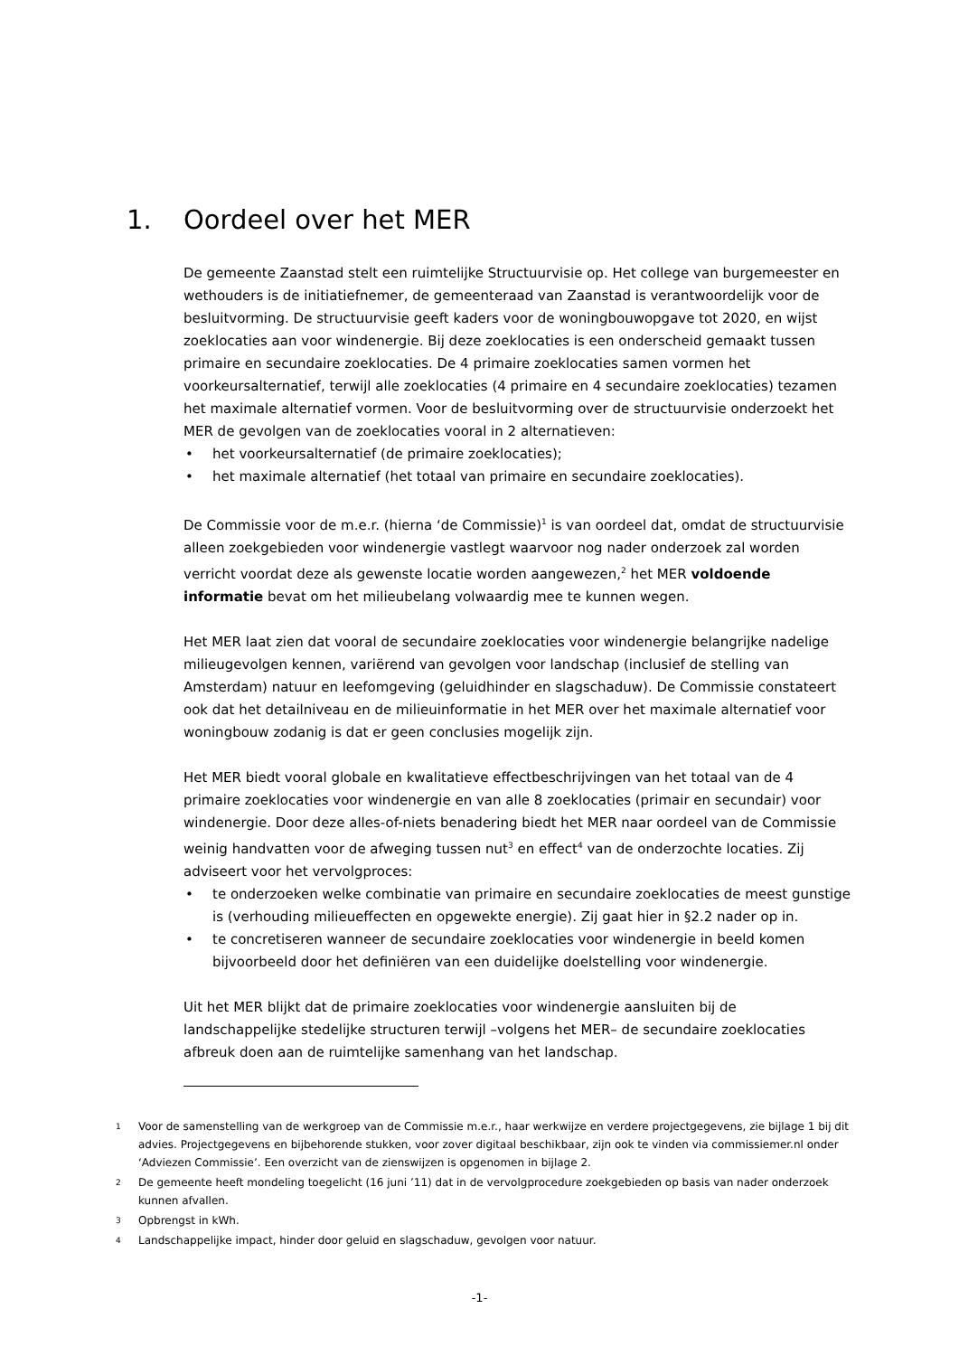1. Oordeel over het MER
De gemeente Zaanstad stelt een ruimtelijke Structuurvisie op. Het college van burgemeester en wethouders is de initiatiefnemer, de gemeenteraad van Zaanstad is verantwoordelijk voor de besluitvorming. De structuurvisie geeft kaders voor de woningbouwopgave tot 2020, en wijst zoeklocaties aan voor windenergie. Bij deze zoeklocaties is een onderscheid gemaakt tussen primaire en secundaire zoeklocaties. De 4 primaire zoeklocaties samen vormen het voorkeursalternatief, terwijl alle zoeklocaties (4 primaire en 4 secundaire zoeklocaties) tezamen het maximale alternatief vormen. Voor de besluitvorming over de structuurvisie onderzoekt het MER de gevolgen van de zoeklocaties vooral in 2 alternatieven:
het voorkeursalternatief (de primaire zoeklocaties);
het maximale alternatief (het totaal van primaire en secundaire zoeklocaties).
De Commissie voor de m.e.r. (hierna ‘de Commissie)<sup>1</sup> is van oordeel dat, omdat de structuurvisie alleen zoekgebieden voor windenergie vastlegt waarvoor nog nader onderzoek zal worden verricht voordat deze als gewenste locatie worden aangewezen,<sup>2</sup> het MER voldoende informatie bevat om het milieubelang volwaardig mee te kunnen wegen.
Het MER laat zien dat vooral de secundaire zoeklocaties voor windenergie belangrijke nadelige milieugevolgen kennen, variërend van gevolgen voor landschap (inclusief de stelling van Amsterdam) natuur en leefomgeving (geluidhinder en slagschaduw). De Commissie constateert ook dat het detailniveau en de milieuinformatie in het MER over het maximale alternatief voor woningbouw zodanig is dat er geen conclusies mogelijk zijn.
Het MER biedt vooral globale en kwalitatieve effectbeschrijvingen van het totaal van de 4 primaire zoeklocaties voor windenergie en van alle 8 zoeklocaties (primair en secundair) voor windenergie. Door deze alles-of-niets benadering biedt het MER naar oordeel van de Commissie weinig handvatten voor de afweging tussen nut<sup>3</sup> en effect<sup>4</sup> van de onderzochte locaties. Zij adviseert voor het vervolgproces:
te onderzoeken welke combinatie van primaire en secundaire zoeklocaties de meest gunstige is (verhouding milieueffecten en opgewekte energie). Zij gaat hier in §2.2 nader op in.
te concretiseren wanneer de secundaire zoeklocaties voor windenergie in beeld komen bijvoorbeeld door het definiëren van een duidelijke doelstelling voor windenergie.
Uit het MER blijkt dat de primaire zoeklocaties voor windenergie aansluiten bij de landschappelijke stedelijke structuren terwijl –volgens het MER– de secundaire zoeklocaties afbreuk doen aan de ruimtelijke samenhang van het landschap.
<sup>1</sup> Voor de samenstelling van de werkgroep van de Commissie m.e.r., haar werkwijze en verdere projectgegevens, zie bijlage 1 bij dit advies. Projectgegevens en bijbehorende stukken, voor zover digitaal beschikbaar, zijn ook te vinden via commissiemer.nl onder ‘Adviezen Commissie’. Een overzicht van de zienswijzen is opgenomen in bijlage 2.
<sup>2</sup> De gemeente heeft mondeling toegelicht (16 juni ’11) dat in de vervolgprocedure zoekgebieden op basis van nader onderzoek kunnen afvallen.
<sup>3</sup> Opbrengst in kWh.
<sup>4</sup> Landschappelijke impact, hinder door geluid en slagschaduw, gevolgen voor natuur.
-1-